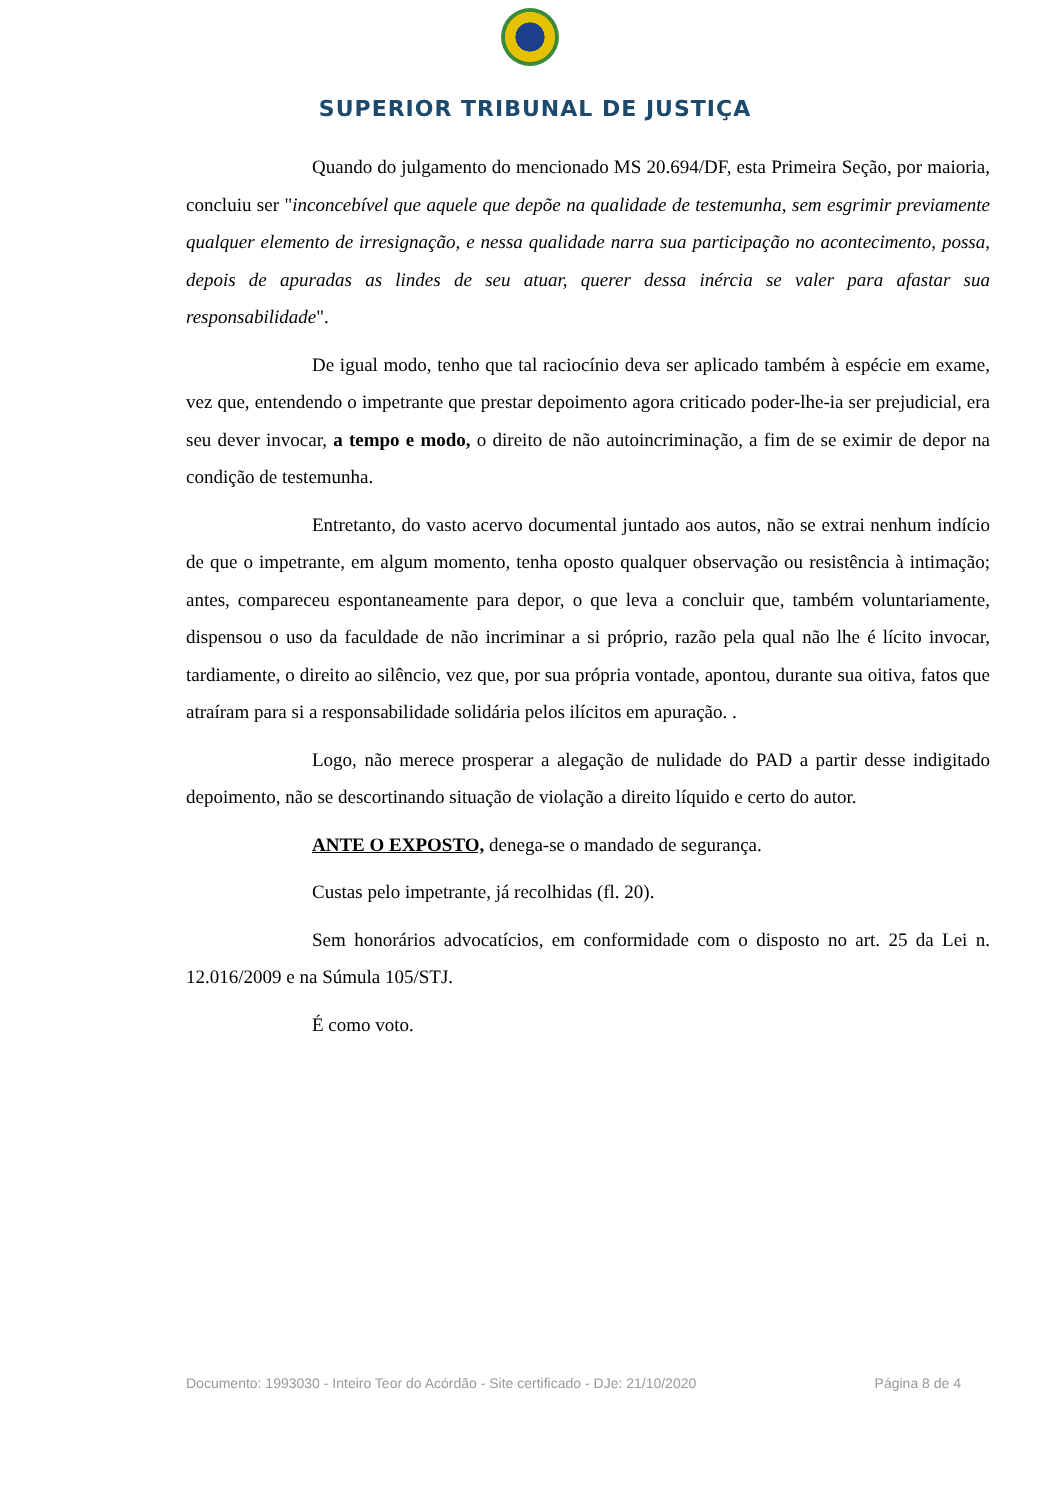SUPERIOR TRIBUNAL DE JUSTIÇA
Quando do julgamento do mencionado MS 20.694/DF, esta Primeira Seção, por maioria, concluiu ser "inconcebível que aquele que depõe na qualidade de testemunha, sem esgrimir previamente qualquer elemento de irresignação, e nessa qualidade narra sua participação no acontecimento, possa, depois de apuradas as lindes de seu atuar, querer dessa inércia se valer para afastar sua responsabilidade".
De igual modo, tenho que tal raciocínio deva ser aplicado também à espécie em exame, vez que, entendendo o impetrante que prestar depoimento agora criticado poder-lhe-ia ser prejudicial, era seu dever invocar, a tempo e modo, o direito de não autoincriminação, a fim de se eximir de depor na condição de testemunha.
Entretanto, do vasto acervo documental juntado aos autos, não se extrai nenhum indício de que o impetrante, em algum momento, tenha oposto qualquer observação ou resistência à intimação; antes, compareceu espontaneamente para depor, o que leva a concluir que, também voluntariamente, dispensou o uso da faculdade de não incriminar a si próprio, razão pela qual não lhe é lícito invocar, tardiamente, o direito ao silêncio, vez que, por sua própria vontade, apontou, durante sua oitiva, fatos que atraíram para si a responsabilidade solidária pelos ilícitos em apuração. .
Logo, não merece prosperar a alegação de nulidade do PAD a partir desse indigitado depoimento, não se descortinando situação de violação a direito líquido e certo do autor.
ANTE O EXPOSTO, denega-se o mandado de segurança.
Custas pelo impetrante, já recolhidas (fl. 20).
Sem honorários advocatícios, em conformidade com o disposto no art. 25 da Lei n. 12.016/2009 e na Súmula 105/STJ.
É como voto.
Documento: 1993030 - Inteiro Teor do Acórdão - Site certificado - DJe: 21/10/2020 Página 8 de 4